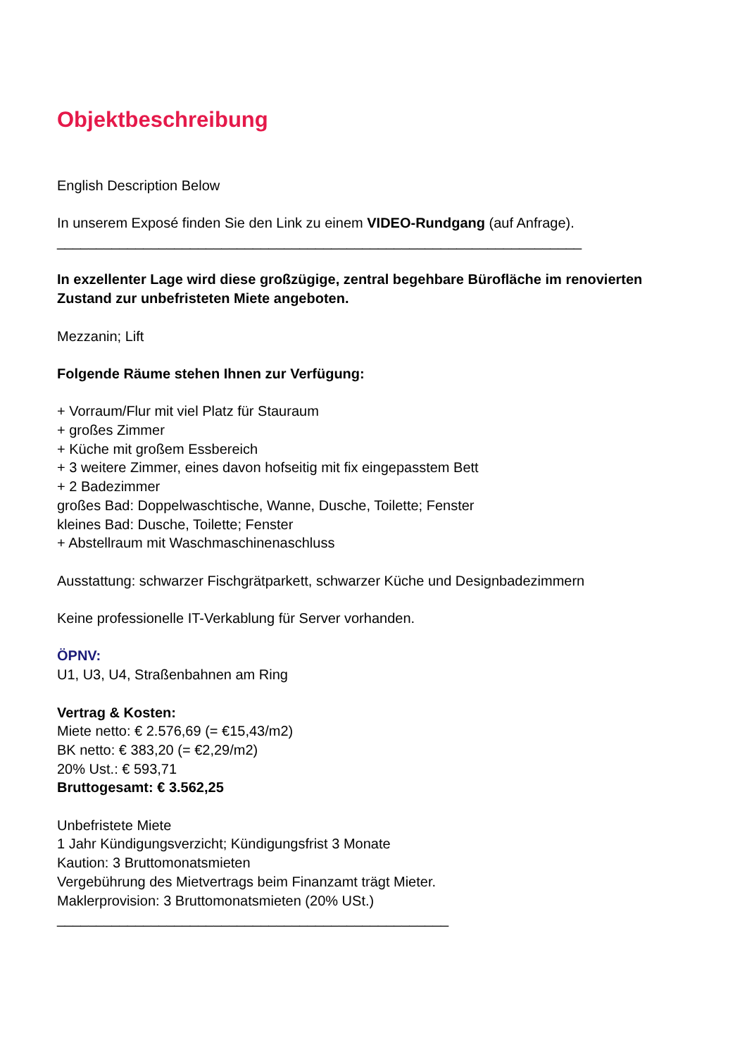Objektbeschreibung
English Description Below
In unserem Exposé finden Sie den Link zu einem VIDEO-Rundgang (auf Anfrage).
___________________________________________________________________
In exzellenter Lage wird diese großzügige, zentral begehbare Bürofläche im renovierten Zustand zur unbefristeten Miete angeboten.
Mezzanin; Lift
Folgende Räume stehen Ihnen zur Verfügung:
+ Vorraum/Flur mit viel Platz für Stauraum
+ großes Zimmer
+ Küche mit großem Essbereich
+ 3 weitere Zimmer, eines davon hofseitig mit fix eingepasstem Bett
+ 2 Badezimmer
großes Bad: Doppelwaschtische, Wanne, Dusche, Toilette; Fenster
kleines Bad: Dusche, Toilette; Fenster
+ Abstellraum mit Waschmaschinenaschluss
Ausstattung: schwarzer Fischgrätparkett, schwarzer Küche und Designbadezimmern
Keine professionelle IT-Verkablung für Server vorhanden.
ÖPNV:
U1, U3, U4, Straßenbahnen am Ring
Vertrag & Kosten:
Miete netto: € 2.576,69 (= €15,43/m2)
BK netto: € 383,20 (= €2,29/m2)
20% Ust.: € 593,71
Bruttogesamt: € 3.562,25
Unbefristete Miete
1 Jahr Kündigungsverzicht; Kündigungsfrist 3 Monate
Kaution: 3 Bruttomonatsmieten
Vergebührung des Mietvertrags beim Finanzamt trägt Mieter.
Maklerprovision: 3 Bruttomonatsmieten (20% USt.)
__________________________________________________